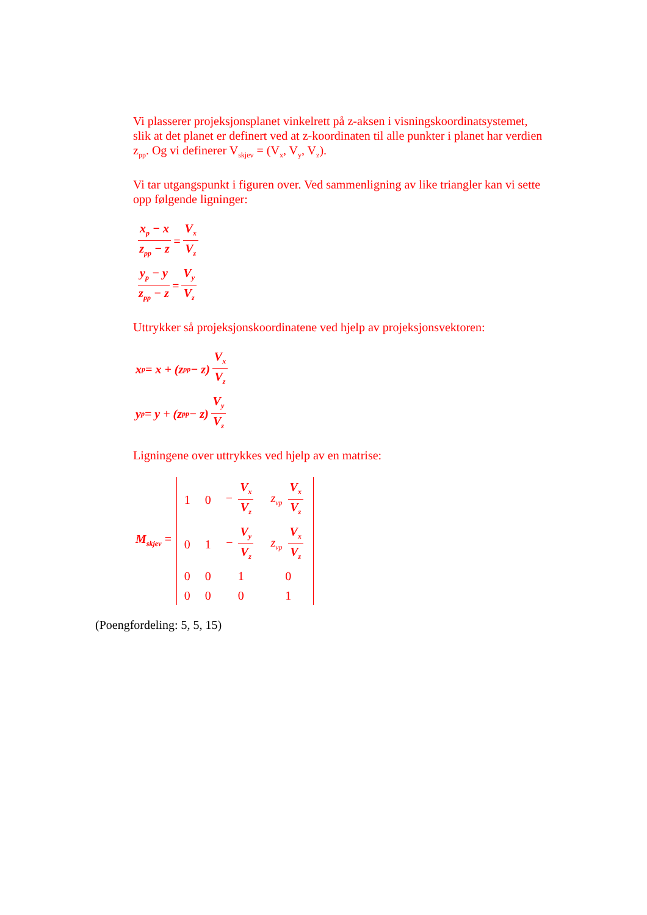Vi plasserer projeksjonsplanet vinkelrett på z-aksen i visningskoordinatsystemet, slik at det planet er definert ved at z-koordinaten til alle punkter i planet har verdien z<sub>pp</sub>. Og vi definerer V<sub>skjev</sub> = (V<sub>x</sub>, V<sub>y</sub>, V<sub>z</sub>).
Vi tar utgangspunkt i figuren over. Ved sammenligning av like triangler kan vi sette opp følgende ligninger:
x<sub>p</sub> − x z<sub>pp</sub> − z = V<sub>x</sub> V<sub>z</sub>
y<sub>p</sub> − y z<sub>pp</sub> − z = V<sub>y</sub> V<sub>z</sub>
Uttrykker så projeksjonskoordinatene ved hjelp av projeksjonsvektoren:
x<sub>p</sub> = x + (z<sub>pp</sub> − z) V<sub>x</sub> V<sub>z</sub>
y<sub>p</sub> = y + (z<sub>pp</sub> − z) V<sub>y</sub> V<sub>z</sub>
Ligningene over uttrykkes ved hjelp av en matrise:
M<sub>skjev</sub> =
| 1 | 0 | − V<sub>x</sub> V<sub>z</sub> | z<sub>vp</sub> V<sub>x</sub> V<sub>z</sub> |
| 0 | 1 | − V<sub>y</sub> V<sub>z</sub> | z<sub>vp</sub> V<sub>x</sub> V<sub>z</sub> |
| 0 | 0 | 1 | 0 |
| 0 | 0 | 0 | 1 |
(Poengfordeling: 5, 5, 15)